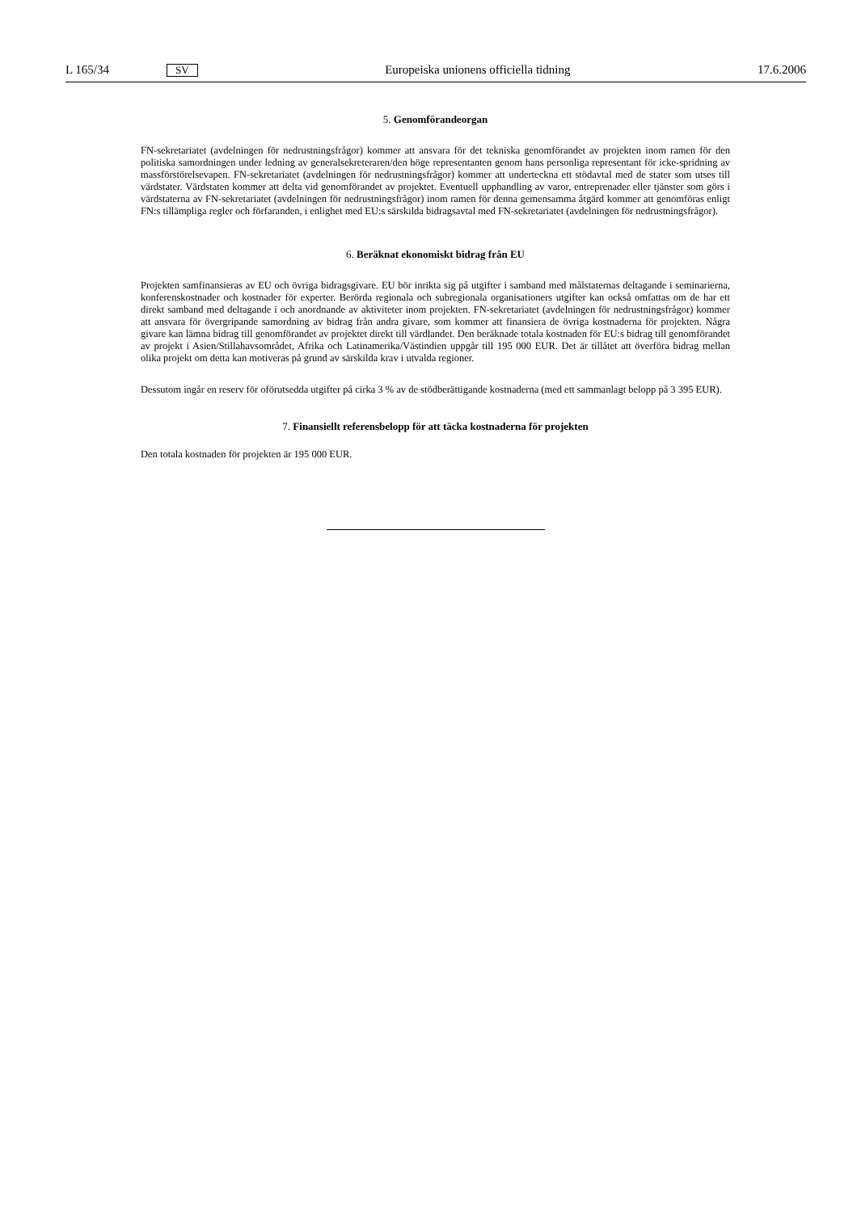L 165/34 SV Europeiska unionens officiella tidning 17.6.2006
5. Genomförandeorgan
FN-sekretariatet (avdelningen för nedrustningsfrågor) kommer att ansvara för det tekniska genomförandet av projekten inom ramen för den politiska samordningen under ledning av generalsekreteraren/den höge representanten genom hans personliga representant för icke-spridning av massförstörelsevapen. FN-sekretariatet (avdelningen för nedrustningsfrågor) kommer att underteckna ett stödavtal med de stater som utses till värdstater. Värdstaten kommer att delta vid genomförandet av projektet. Eventuell upphandling av varor, entreprenader eller tjänster som görs i värdstaterna av FN-sekretariatet (avdelningen för nedrustningsfrågor) inom ramen för denna gemensamma åtgärd kommer att genomföras enligt FN:s tillämpliga regler och förfaranden, i enlighet med EU:s särskilda bidragsavtal med FN-sekretariatet (avdelningen för nedrustningsfrågor).
6. Beräknat ekonomiskt bidrag från EU
Projekten samfinansieras av EU och övriga bidragsgivare. EU bör inrikta sig på utgifter i samband med målstaternas deltagande i seminarierna, konferenskostnader och kostnader för experter. Berörda regionala och subregionala organisationers utgifter kan också omfattas om de har ett direkt samband med deltagande i och anordnande av aktiviteter inom projekten. FN-sekretariatet (avdelningen för nedrustningsfrågor) kommer att ansvara för övergripande samordning av bidrag från andra givare, som kommer att finansiera de övriga kostnaderna för projekten. Några givare kan lämna bidrag till genomförandet av projektet direkt till värdlandet. Den beräknade totala kostnaden för EU:s bidrag till genomförandet av projekt i Asien/Stillahavsområdet, Afrika och Latinamerika/Västindien uppgår till 195 000 EUR. Det är tillåtet att överföra bidrag mellan olika projekt om detta kan motiveras på grund av särskilda krav i utvalda regioner.
Dessutom ingår en reserv för oförutsedda utgifter på cirka 3 % av de stödberättigande kostnaderna (med ett sammanlagt belopp på 3 395 EUR).
7. Finansiellt referensbelopp för att täcka kostnaderna för projekten
Den totala kostnaden för projekten är 195 000 EUR.